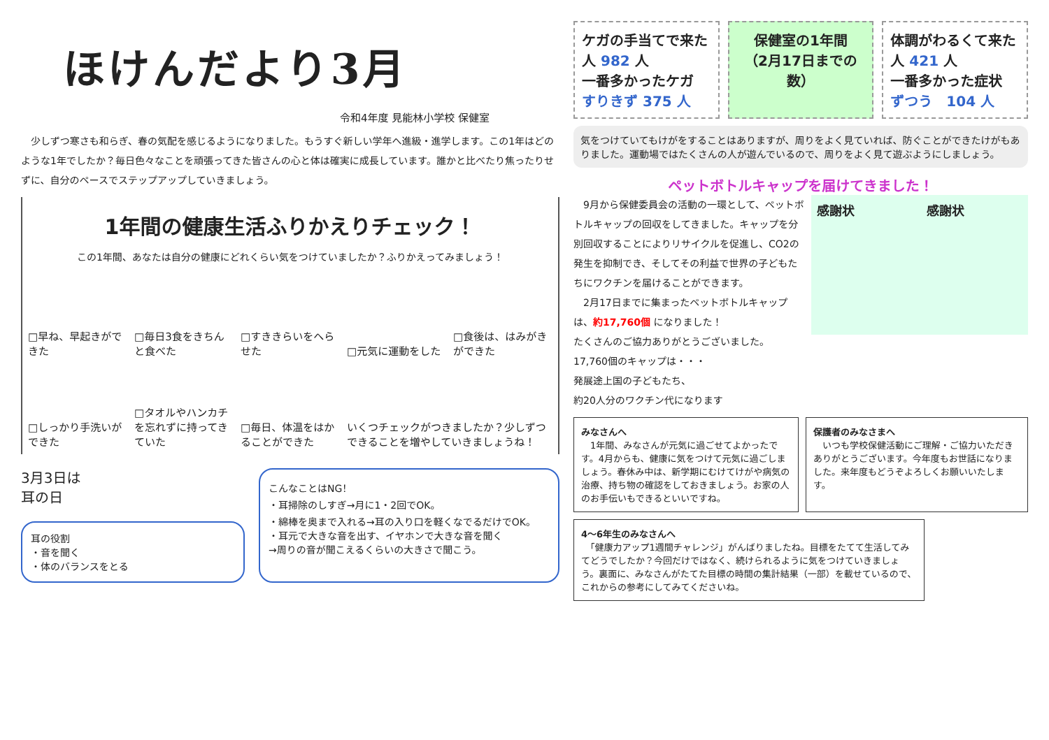ほけんだより3月
令和4年度 見能林小学校 保健室
　少しずつ寒さも和らぎ、春の気配を感じるようになりました。もうすぐ新しい学年へ進級・進学します。この1年はどのような1年でしたか？毎日色々なことを頑張ってきた皆さんの心と体は確実に成長しています。誰かと比べたり焦ったりせずに、自分のペースでステップアップしていきましょう。
1年間の健康生活ふりかえりチェック！
この1年間、あなたは自分の健康にどれくらい気をつけていましたか？ふりかえってみましょう！
□早ね、早起きができた
□毎日3食をきちんと食べた
□すききらいをへらせた
□元気に運動をした
□食後は、はみがきができた
□しっかり手洗いができた
□タオルやハンカチを忘れずに持ってきていた
□毎日、体温をはかることができた
いくつチェックがつきましたか？少しずつできることを増やしていきましょうね！
3月3日は
耳の日
耳の役割
・音を聞く
・体のバランスをとる
こんなことはNG！
・耳掃除のしすぎ→月に1・2回でOK。
・綿棒を奥まで入れる→耳の入り口を軽くなでるだけでOK。
・耳元で大きな音を出す、イヤホンで大きな音を聞く
→周りの音が聞こえるくらいの大きさで聞こう。
ケガの手当てで来た人 982 人
一番多かったケガ
すりきず 375 人
保健室の1年間
（2月17日までの数）
体調がわるくて来た人 421 人
一番多かった症状
ずつう　104 人
気をつけていてもけがをすることはありますが、周りをよく見ていれば、防ぐことができたけがもありました。運動場ではたくさんの人が遊んでいるので、周りをよく見て遊ぶようにしましょう。
ペットボトルキャップを届けてきました！
　9月から保健委員会の活動の一環として、ペットボトルキャップの回収をしてきました。キャップを分別回収することによりリサイクルを促進し、CO2の発生を抑制でき、そしてその利益で世界の子どもたちにワクチンを届けることができます。
　2月17日までに集まったペットボトルキャップは、約17,760個 になりました！
たくさんのご協力ありがとうございました。
17,760個のキャップは・・・
発展途上国の子どもたち、
約20人分のワクチン代になります
感謝状 感謝状
みなさんへ
　1年間、みなさんが元気に過ごせてよかったです。4月からも、健康に気をつけて元気に過ごしましょう。春休み中は、新学期にむけてけがや病気の治療、持ち物の確認をしておきましょう。お家の人のお手伝いもできるといいですね。
保護者のみなさまへ
　いつも学校保健活動にご理解・ご協力いただきありがとうございます。今年度もお世話になりました。来年度もどうぞよろしくお願いいたします。
4～6年生のみなさんへ
　「健康力アップ1週間チャレンジ」がんばりましたね。目標をたてて生活してみてどうでしたか？今回だけではなく、続けられるように気をつけていきましょう。裏面に、みなさんがたてた目標の時間の集計結果（一部）を載せているので、これからの参考にしてみてくださいね。